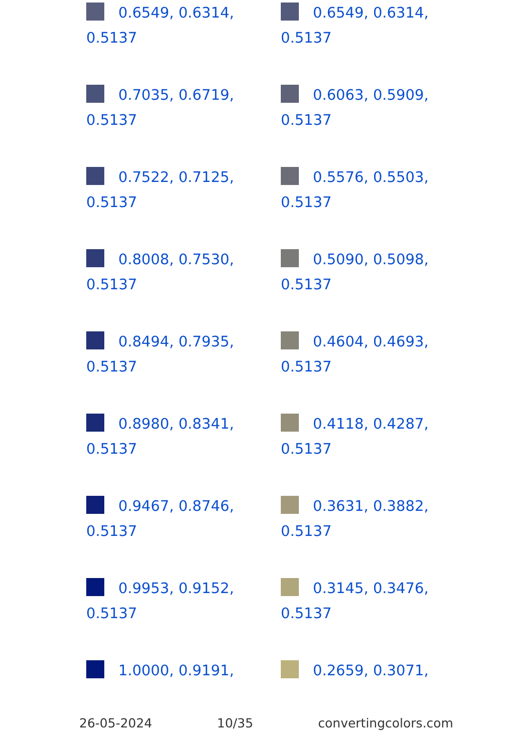0.6549, 0.6314,
0.5137
0.6549, 0.6314,
0.5137
0.7035, 0.6719,
0.5137
0.6063, 0.5909,
0.5137
0.7522, 0.7125,
0.5137
0.5576, 0.5503,
0.5137
0.8008, 0.7530,
0.5137
0.5090, 0.5098,
0.5137
0.8494, 0.7935,
0.5137
0.4604, 0.4693,
0.5137
0.8980, 0.8341,
0.5137
0.4118, 0.4287,
0.5137
0.9467, 0.8746,
0.5137
0.3631, 0.3882,
0.5137
0.9953, 0.9152,
0.5137
0.3145, 0.3476,
0.5137
1.0000, 0.9191,
0.2659, 0.3071,
26-05-2024 10/35 convertingcolors.com